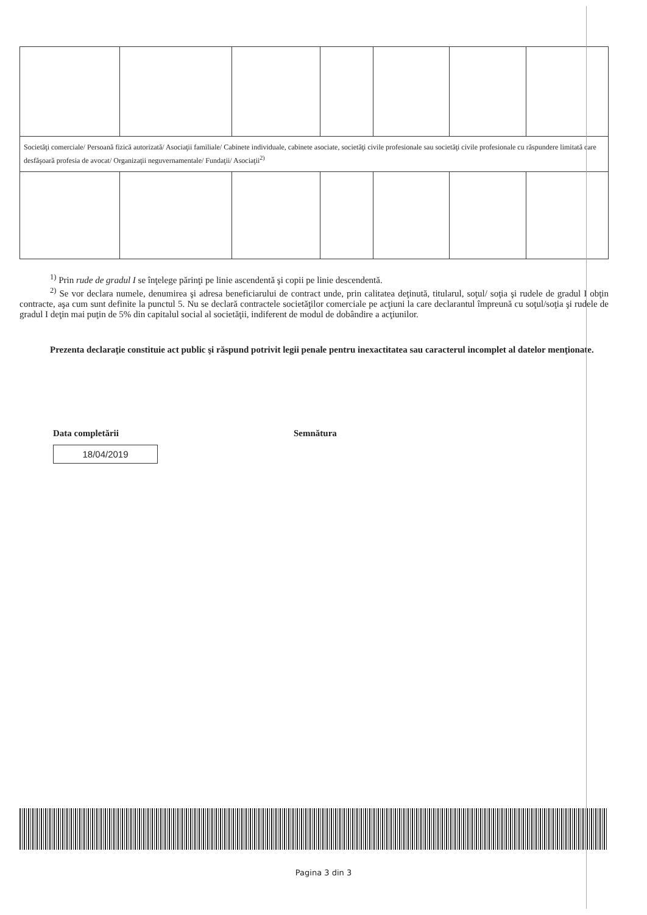| Societăţi comerciale/ Persoană fizică autorizată/ Asociaţii familiale/ Cabinete individuale, cabinete asociate, societăţi civile profesionale sau societăţi civile profesionale cu răspundere limitată care desfăşoară profesia de avocat/ Organizaţii neguvernamentale/ Fundaţii/ Asociaţii<sup>2)</sup> | | | | | | |
<sup>1)</sup> Prin rude de gradul I se înţelege părinţi pe linie ascendentă şi copii pe linie descendentă.
<sup>2)</sup> Se vor declara numele, denumirea şi adresa beneficiarului de contract unde, prin calitatea deţinută, titularul, soţul/ soţia şi rudele de gradul I obţin contracte, aşa cum sunt definite la punctul 5. Nu se declară contractele societăţilor comerciale pe acţiuni la care declarantul împreună cu soţul/soţia şi rudele de gradul I deţin mai puţin de 5% din capitalul social al societăţii, indiferent de modul de dobândire a acţiunilor.
Prezenta declaraţie constituie act public şi răspund potrivit legii penale pentru inexactitatea sau caracterul incomplet al datelor menţionate.
Data completării
18/04/2019
Semnătura
Pagina 3 din 3